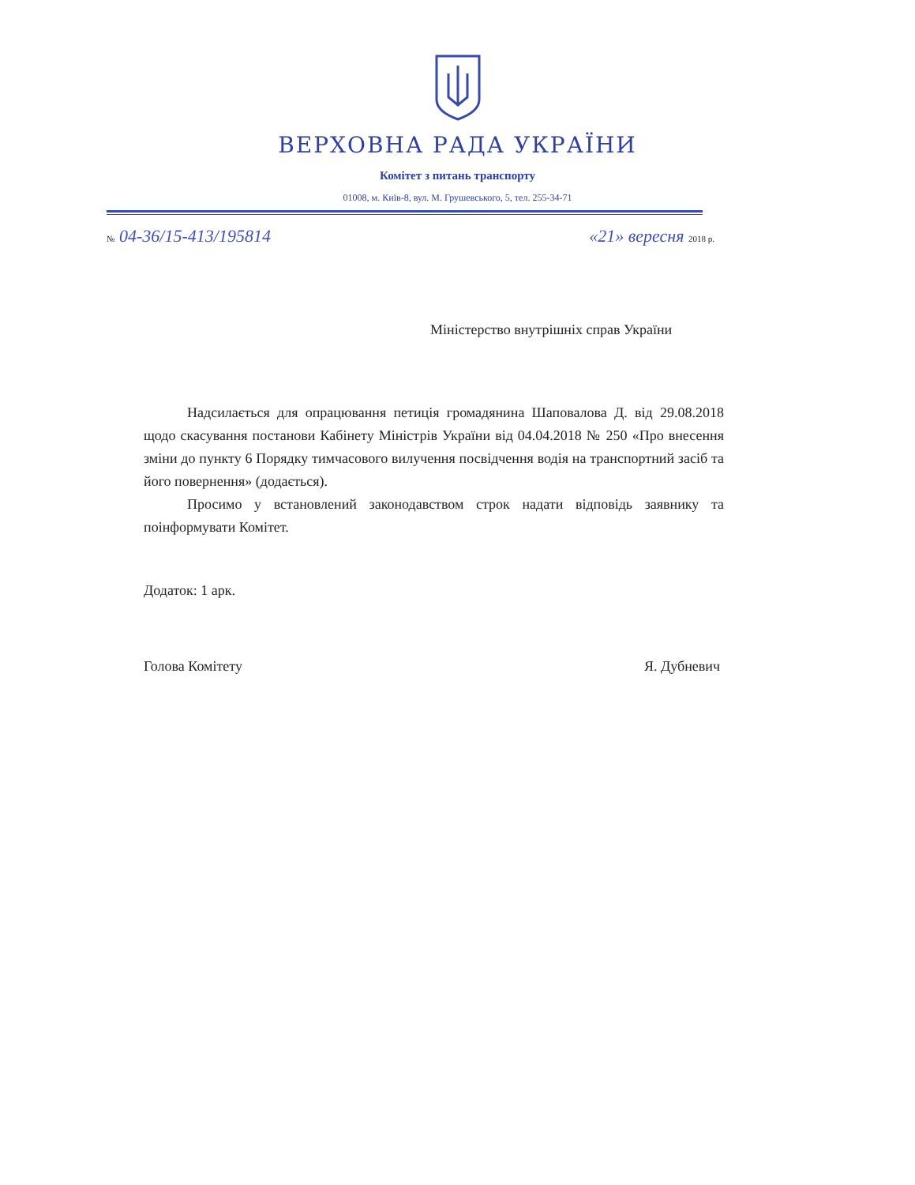ВЕРХОВНА РАДА УКРАЇНИ
Комітет з питань транспорту
01008, м. Київ-8, вул. М. Грушевського, 5, тел. 255-34-71
№ 04-36/15-413/195814 «21» вересня 2018 р.
Міністерство внутрішніх справ України
Надсилається для опрацювання петиція громадянина Шаповалова Д. від 29.08.2018 щодо скасування постанови Кабінету Міністрів України від 04.04.2018 № 250 «Про внесення зміни до пункту 6 Порядку тимчасового вилучення посвідчення водія на транспортний засіб та його повернення» (додається).
Просимо у встановлений законодавством строк надати відповідь заявнику та поінформувати Комітет.
Додаток: 1 арк.
Голова Комітету Я. Дубневич